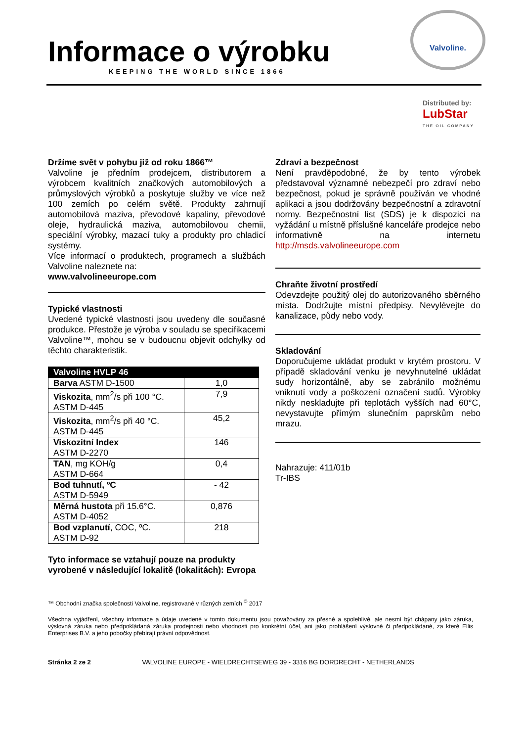Informace o výrobku
KEEPING THE WORLD SINCE 1866
Valvoline.
Distributed by:
LubStar
THE OIL COMPANY
Držíme svět v pohybu již od roku 1866™
Valvoline je předním prodejcem, distributorem a výrobcem kvalitních značkových automobilových a průmyslových výrobků a poskytuje služby ve více než 100 zemích po celém světě. Produkty zahrnují automobilová maziva, převodové kapaliny, převodové oleje, hydraulická maziva, automobilovou chemii, speciální výrobky, mazací tuky a produkty pro chladicí systémy.
Více informací o produktech, programech a službách Valvoline naleznete na:
www.valvolineeurope.com
Typické vlastnosti
Uvedené typické vlastnosti jsou uvedeny dle současné produkce. Přestože je výroba v souladu se specifikacemi Valvoline™, mohou se v budoucnu objevit odchylky od těchto charakteristik.
| Valvoline HVLP 46 | |
| --- | --- |
| Barva ASTM D-1500 | 1,0 |
| Viskozita , mm<sup>2</sup>/s při 100 °C. ASTM D-445 | 7,9 |
| Viskozita , mm<sup>2</sup>/s při 40 °C. ASTM D-445 | 45,2 |
| Viskozitní Index ASTM D-2270 | 146 |
| TAN , mg KOH/g ASTM D-664 | 0,4 |
| Bod tuhnutí, ºC ASTM D-5949 | - 42 |
| Měrná hustota při 15.6°C. ASTM D-4052 | 0,876 |
| Bod vzplanutí , COC, ºC. ASTM D-92 | 218 |
Tyto informace se vztahují pouze na produkty vyrobené v následující lokalitě (lokalitách): Evropa
Zdraví a bezpečnost
Není pravděpodobné, že by tento výrobek představoval významné nebezpečí pro zdraví nebo bezpečnost, pokud je správně používán ve vhodné aplikaci a jsou dodržovány bezpečnostní a zdravotní normy. Bezpečnostní list (SDS) je k dispozici na vyžádání u místně příslušné kanceláře prodejce nebo informativně na internetu http://msds.valvolineeurope.com
Chraňte životní prostředí
Odevzdejte použitý olej do autorizovaného sběrného místa. Dodržujte místní předpisy. Nevylévejte do kanalizace, půdy nebo vody.
Skladování
Doporučujeme ukládat produkt v krytém prostoru. V případě skladování venku je nevyhnutelné ukládat sudy horizontálně, aby se zabránilo možnému vniknutí vody a poškození označení sudů. Výrobky nikdy neskladujte při teplotách vyšších nad 60°C, nevystavujte přímým slunečním paprskům nebo mrazu.
Nahrazuje: 411/01b
Tr-IBS
™ Obchodní značka společnosti Valvoline, registrované v různých zemích <sup>©</sup> 2017
Všechna vyjádření, všechny informace a údaje uvedené v tomto dokumentu jsou považovány za přesné a spolehlivé, ale nesmí být chápany jako záruka, výslovná záruka nebo předpokládaná záruka prodejnosti nebo vhodnosti pro konkrétní účel, ani jako prohlášení výslovné či předpokládané, za které Ellis Enterprises B.V. a jeho pobočky přebírají právní odpovědnost.
Stránka 2 ze 2 VALVOLINE EUROPE - WIELDRECHTSEWEG 39 - 3316 BG DORDRECHT - NETHERLANDS